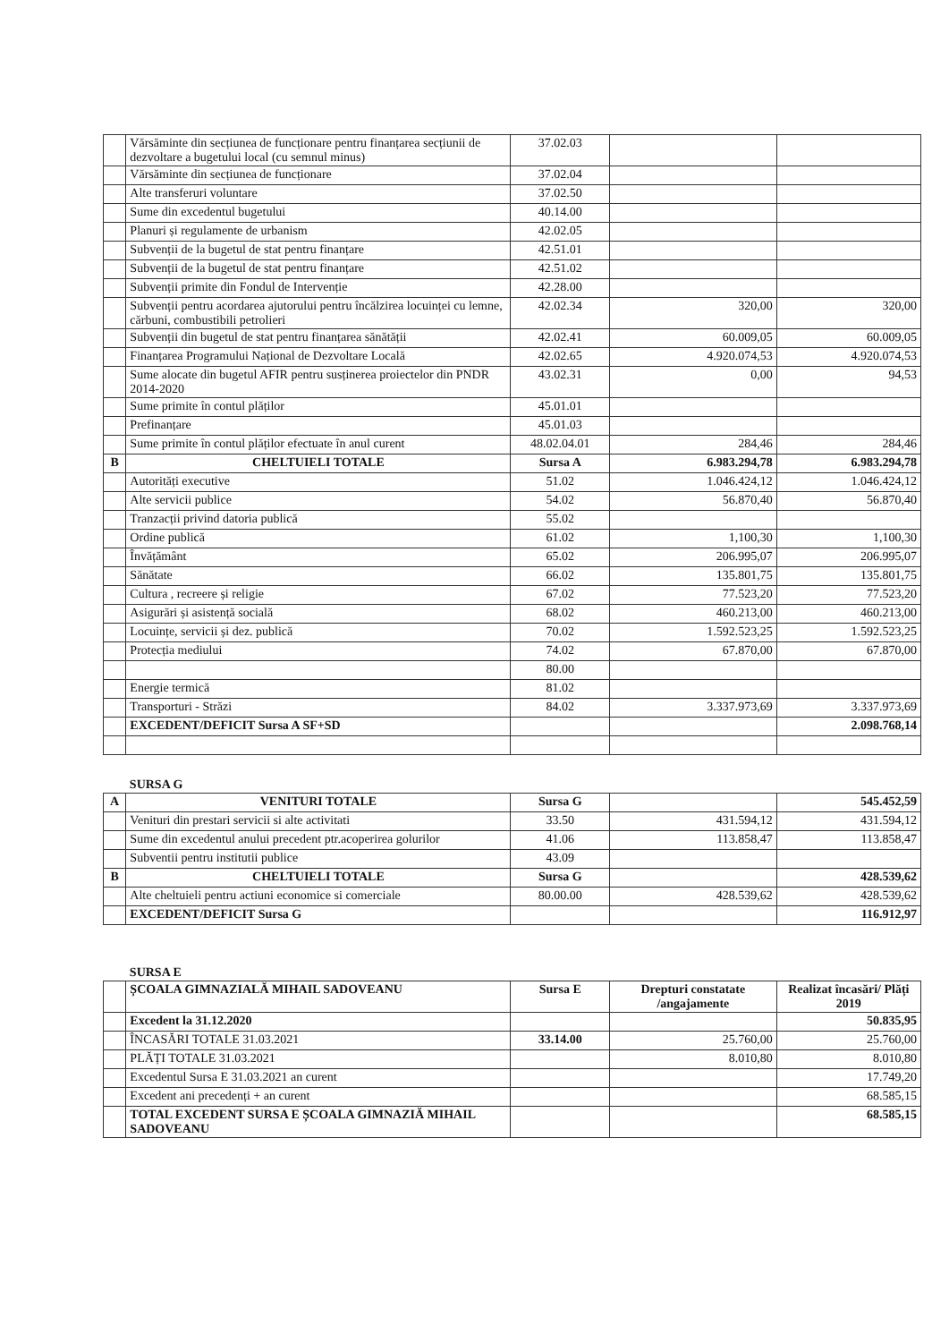| | Vărsăminte din secțiunea de funcționare pentru finanțarea secțiunii de dezvoltare a bugetului local (cu semnul minus) | 37.02.03 | | |
| | Vărsăminte din secțiunea de funcționare | 37.02.04 | | |
| | Alte transferuri voluntare | 37.02.50 | | |
| | Sume din excedentul bugetului | 40.14.00 | | |
| | Planuri și regulamente de urbanism | 42.02.05 | | |
| | Subvenții de la bugetul de stat pentru finanțare | 42.51.01 | | |
| | Subvenții de la bugetul de stat pentru finanțare | 42.51.02 | | |
| | Subvenții primite din Fondul de Intervenție | 42.28.00 | | |
| | Subvenții pentru acordarea ajutorului pentru încălzirea locuinței cu lemne, cărbuni, combustibili petrolieri | 42.02.34 | 320,00 | 320,00 |
| | Subvenții din bugetul de stat pentru finanțarea sănătății | 42.02.41 | 60.009,05 | 60.009,05 |
| | Finanțarea Programului Național de Dezvoltare Locală | 42.02.65 | 4.920.074,53 | 4.920.074,53 |
| | Sume alocate din bugetul AFIR pentru susținerea proiectelor din PNDR 2014-2020 | 43.02.31 | 0,00 | 94,53 |
| | Sume primite în contul plăților | 45.01.01 | | |
| | Prefinanțare | 45.01.03 | | |
| | Sume primite în contul plăților efectuate în anul curent | 48.02.04.01 | 284,46 | 284,46 |
| B | CHELTUIELI TOTALE | Sursa A | 6.983.294,78 | 6.983.294,78 |
| | Autorități executive | 51.02 | 1.046.424,12 | 1.046.424,12 |
| | Alte servicii publice | 54.02 | 56.870,40 | 56.870,40 |
| | Tranzacții privind datoria publică | 55.02 | | |
| | Ordine publică | 61.02 | 1,100,30 | 1,100,30 |
| | Învățământ | 65.02 | 206.995,07 | 206.995,07 |
| | Sănătate | 66.02 | 135.801,75 | 135.801,75 |
| | Cultura , recreere și religie | 67.02 | 77.523,20 | 77.523,20 |
| | Asigurări și asistență socială | 68.02 | 460.213,00 | 460.213,00 |
| | Locuințe, servicii și dez. publică | 70.02 | 1.592.523,25 | 1.592.523,25 |
| | Protecția mediului | 74.02 | 67.870,00 | 67.870,00 |
| | | 80.00 | | |
| | Energie termică | 81.02 | | |
| | Transporturi - Străzi | 84.02 | 3.337.973,69 | 3.337.973,69 |
| | EXCEDENT/DEFICIT Sursa A SF+SD | | | 2.098.768,14 |
| | SURSA G | | | |
| A | VENITURI TOTALE | Sursa G | | 545.452,59 |
| | Venituri din prestari servicii si alte activitati | 33.50 | 431.594,12 | 431.594,12 |
| | Sume din excedentul anului precedent ptr.acoperirea golurilor | 41.06 | 113.858,47 | 113.858,47 |
| | Subventii pentru institutii publice | 43.09 | | |
| B | CHELTUIELI TOTALE | Sursa G | | 428.539,62 |
| | Alte cheltuieli pentru actiuni economice si comerciale | 80.00.00 | 428.539,62 | 428.539,62 |
| | EXCEDENT/DEFICIT Sursa G | | | 116.912,97 |
| | SURSA E | | | |
| | ȘCOALA GIMNAZIALĂ MIHAIL SADOVEANU | Sursa E | Drepturi constatate /angajamente | Realizat încasări/ Plăți 2019 |
| | Excedent la 31.12.2020 | | | 50.835,95 |
| | ÎNCASĂRI TOTALE 31.03.2021 | 33.14.00 | 25.760,00 | 25.760,00 |
| | PLĂȚI TOTALE 31.03.2021 | | 8.010,80 | 8.010,80 |
| | Excedentul Sursa E 31.03.2021 an curent | | | 17.749,20 |
| | Excedent ani precedenți + an curent | | | 68.585,15 |
| | TOTAL EXCEDENT SURSA E ȘCOALA GIMNAZIĂ MIHAIL SADOVEANU | | | 68.585,15 |